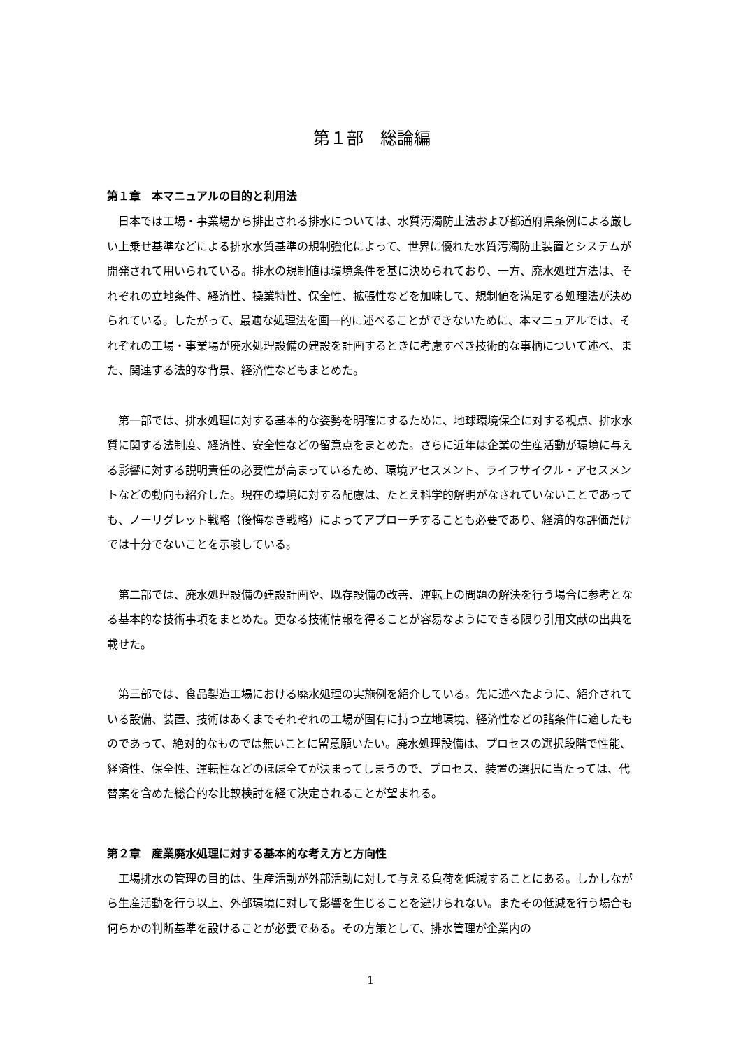第１部　総論編
第１章　本マニュアルの目的と利用法
日本では工場・事業場から排出される排水については、水質汚濁防止法および都道府県条例による厳しい上乗せ基準などによる排水水質基準の規制強化によって、世界に優れた水質汚濁防止装置とシステムが開発されて用いられている。排水の規制値は環境条件を基に決められており、一方、廃水処理方法は、それぞれの立地条件、経済性、操業特性、保全性、拡張性などを加味して、規制値を満足する処理法が決められている。したがって、最適な処理法を画一的に述べることができないために、本マニュアルでは、それぞれの工場・事業場が廃水処理設備の建設を計画するときに考慮すべき技術的な事柄について述べ、また、関連する法的な背景、経済性などもまとめた。
第一部では、排水処理に対する基本的な姿勢を明確にするために、地球環境保全に対する視点、排水水質に関する法制度、経済性、安全性などの留意点をまとめた。さらに近年は企業の生産活動が環境に与える影響に対する説明責任の必要性が高まっているため、環境アセスメント、ライフサイクル・アセスメントなどの動向も紹介した。現在の環境に対する配慮は、たとえ科学的解明がなされていないことであっても、ノーリグレット戦略（後悔なき戦略）によってアプローチすることも必要であり、経済的な評価だけでは十分でないことを示唆している。
第二部では、廃水処理設備の建設計画や、既存設備の改善、運転上の問題の解決を行う場合に参考となる基本的な技術事項をまとめた。更なる技術情報を得ることが容易なようにできる限り引用文献の出典を載せた。
第三部では、食品製造工場における廃水処理の実施例を紹介している。先に述べたように、紹介されている設備、装置、技術はあくまでそれぞれの工場が固有に持つ立地環境、経済性などの諸条件に適したものであって、絶対的なものでは無いことに留意願いたい。廃水処理設備は、プロセスの選択段階で性能、経済性、保全性、運転性などのほぼ全てが決まってしまうので、プロセス、装置の選択に当たっては、代替案を含めた総合的な比較検討を経て決定されることが望まれる。
第２章　産業廃水処理に対する基本的な考え方と方向性
工場排水の管理の目的は、生産活動が外部活動に対して与える負荷を低減することにある。しかしながら生産活動を行う以上、外部環境に対して影響を生じることを避けられない。またその低減を行う場合も何らかの判断基準を設けることが必要である。その方策として、排水管理が企業内の
1